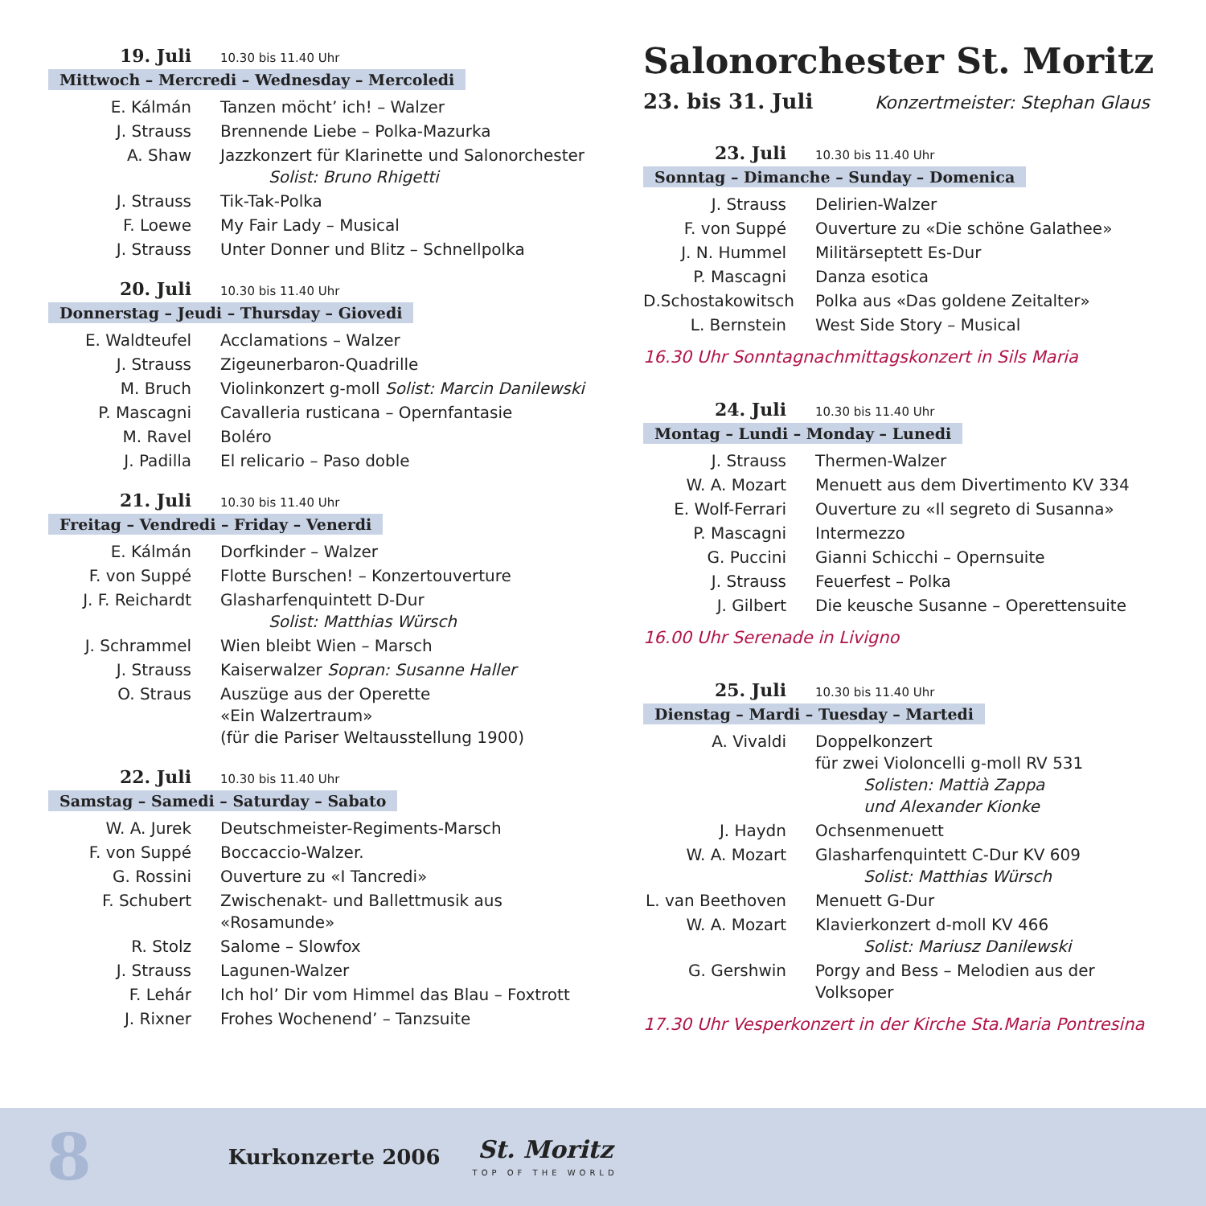19. Juli 10.30 bis 11.40 Uhr
Mittwoch – Mercredi – Wednesday – Mercoledi
E. Kálmán Tanzen möcht’ ich! – Walzer
J. Strauss Brennende Liebe – Polka-Mazurka
A. Shaw Jazzkonzert für Klarinette und Salonorchester
Solist: Bruno Rhigetti
J. Strauss Tik-Tak-Polka
F. Loewe My Fair Lady – Musical
J. Strauss Unter Donner und Blitz – Schnellpolka
20. Juli 10.30 bis 11.40 Uhr
Donnerstag – Jeudi – Thursday – Giovedi
E. Waldteufel Acclamations – Walzer
J. Strauss Zigeunerbaron-Quadrille
M. Bruch Violinkonzert g-moll Solist: Marcin Danilewski
P. Mascagni Cavalleria rusticana – Opernfantasie
M. Ravel Boléro
J. Padilla El relicario – Paso doble
21. Juli 10.30 bis 11.40 Uhr
Freitag – Vendredi – Friday – Venerdi
E. Kálmán Dorfkinder – Walzer
F. von Suppé Flotte Burschen! – Konzertouverture
J. F. Reichardt
Glasharfenquintett D-Dur
Solist: Matthias Würsch
J. Schrammel Wien bleibt Wien – Marsch
J. Strauss Kaiserwalzer Sopran: Susanne Haller
O. Straus Auszüge aus der Operette
«Ein Walzertraum»
(für die Pariser Weltausstellung 1900)
22. Juli 10.30 bis 11.40 Uhr
Samstag – Samedi – Saturday – Sabato
W. A. Jurek Deutschmeister-Regiments-Marsch
F. von Suppé Boccaccio-Walzer.
G. Rossini Ouverture zu «I Tancredi»
F. Schubert Zwischenakt- und Ballettmusik aus
«Rosamunde»
R. Stolz Salome – Slowfox
J. Strauss Lagunen-Walzer
F. Lehár Ich hol’ Dir vom Himmel das Blau – Foxtrott
J. Rixner Frohes Wochenend’ – Tanzsuite
Salonorchester St. Moritz
23. bis 31. Juli Konzertmeister: Stephan Glaus
23. Juli 10.30 bis 11.40 Uhr
Sonntag – Dimanche – Sunday – Domenica
J. Strauss Delirien-Walzer
F. von Suppé Ouverture zu «Die schöne Galathee»
J. N. Hummel Militärseptett Es-Dur
P. Mascagni Danza esotica
D.Schostakowitsch
Polka aus «Das goldene Zeitalter»
L. Bernstein West Side Story – Musical
16.30 Uhr Sonntagnachmittagskonzert in Sils Maria
24. Juli 10.30 bis 11.40 Uhr
Montag – Lundi – Monday – Lunedi
J. Strauss Thermen-Walzer
W. A. Mozart Menuett aus dem Divertimento KV 334
E. Wolf-Ferrari
Ouverture zu «Il segreto di Susanna»
P. Mascagni Intermezzo
G. Puccini Gianni Schicchi – Opernsuite
J. Strauss Feuerfest – Polka
J. Gilbert Die keusche Susanne – Operettensuite
16.00 Uhr Serenade in Livigno
25. Juli 10.30 bis 11.40 Uhr
Dienstag – Mardi – Tuesday – Martedi
A. Vivaldi Doppelkonzert
für zwei Violoncelli g-moll RV 531
Solisten: Mattià Zappa
und Alexander Kionke
J. Haydn Ochsenmenuett
W. A. Mozart Glasharfenquintett C-Dur KV 609
Solist: Matthias Würsch
L. van Beethoven
Menuett G-Dur
W. A. Mozart Klavierkonzert d-moll KV 466
Solist: Mariusz Danilewski
G. Gershwin Porgy and Bess – Melodien aus der Volksoper
17.30 Uhr Vesperkonzert in der Kirche Sta.Maria Pontresina
8 Kurkonzerte 2006 St. Moritz
TOP OF THE WORLD